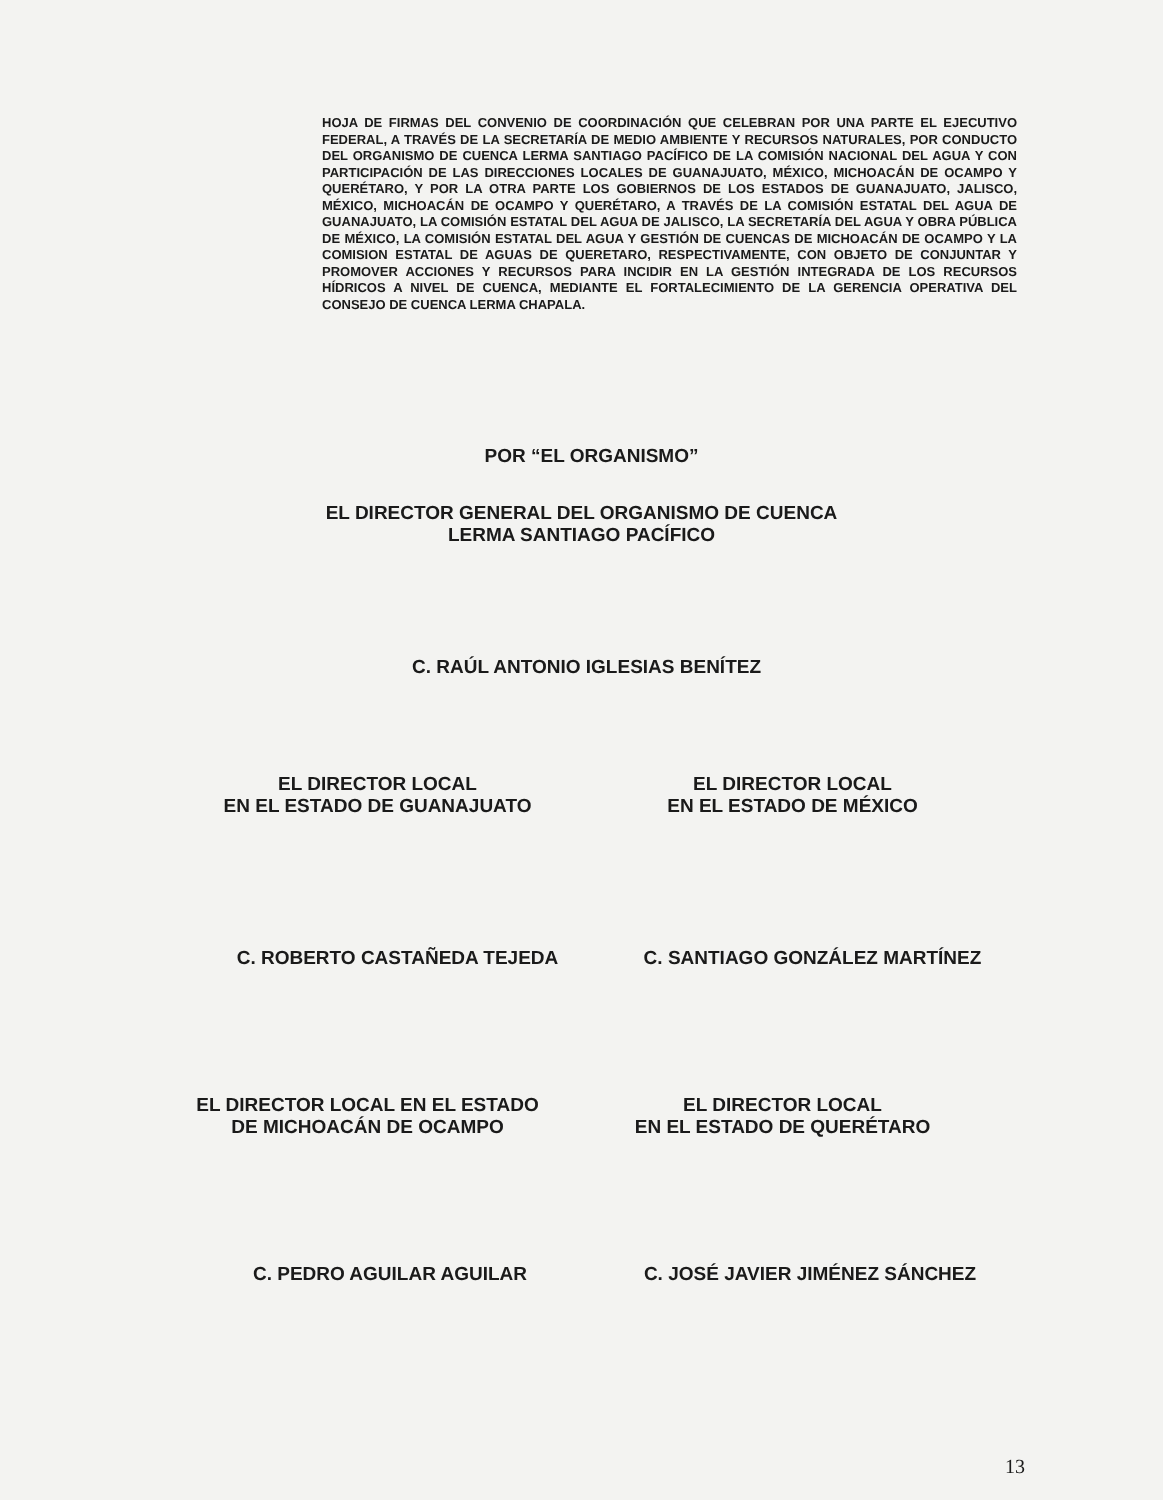HOJA DE FIRMAS DEL CONVENIO DE COORDINACIÓN QUE CELEBRAN POR UNA PARTE EL EJECUTIVO FEDERAL, A TRAVÉS DE LA SECRETARÍA DE MEDIO AMBIENTE Y RECURSOS NATURALES, POR CONDUCTO DEL ORGANISMO DE CUENCA LERMA SANTIAGO PACÍFICO DE LA COMISIÓN NACIONAL DEL AGUA Y CON PARTICIPACIÓN DE LAS DIRECCIONES LOCALES DE GUANAJUATO, MÉXICO, MICHOACÁN DE OCAMPO Y QUERÉTARO, Y POR LA OTRA PARTE LOS GOBIERNOS DE LOS ESTADOS DE GUANAJUATO, JALISCO, MÉXICO, MICHOACÁN DE OCAMPO Y QUERÉTARO, A TRAVÉS DE LA COMISIÓN ESTATAL DEL AGUA DE GUANAJUATO, LA COMISIÓN ESTATAL DEL AGUA DE JALISCO, LA SECRETARÍA DEL AGUA Y OBRA PÚBLICA DE MÉXICO, LA COMISIÓN ESTATAL DEL AGUA Y GESTIÓN DE CUENCAS DE MICHOACÁN DE OCAMPO Y LA COMISION ESTATAL DE AGUAS DE QUERETARO, RESPECTIVAMENTE, CON OBJETO DE CONJUNTAR Y PROMOVER ACCIONES Y RECURSOS PARA INCIDIR EN LA GESTIÓN INTEGRADA DE LOS RECURSOS HÍDRICOS A NIVEL DE CUENCA, MEDIANTE EL FORTALECIMIENTO DE LA GERENCIA OPERATIVA DEL CONSEJO DE CUENCA LERMA CHAPALA.
POR “EL ORGANISMO”
EL DIRECTOR GENERAL DEL ORGANISMO DE CUENCA
LERMA SANTIAGO PACÍFICO
C. RAÚL ANTONIO IGLESIAS BENÍTEZ
EL DIRECTOR LOCAL
EN EL ESTADO DE GUANAJUATO
EL DIRECTOR LOCAL
EN EL ESTADO DE MÉXICO
C. ROBERTO CASTAÑEDA TEJEDA C. SANTIAGO GONZÁLEZ MARTÍNEZ
EL DIRECTOR LOCAL EN EL ESTADO
DE MICHOACÁN DE OCAMPO
EL DIRECTOR LOCAL
EN EL ESTADO DE QUERÉTARO
C. PEDRO AGUILAR AGUILAR C. JOSÉ JAVIER JIMÉNEZ SÁNCHEZ
13